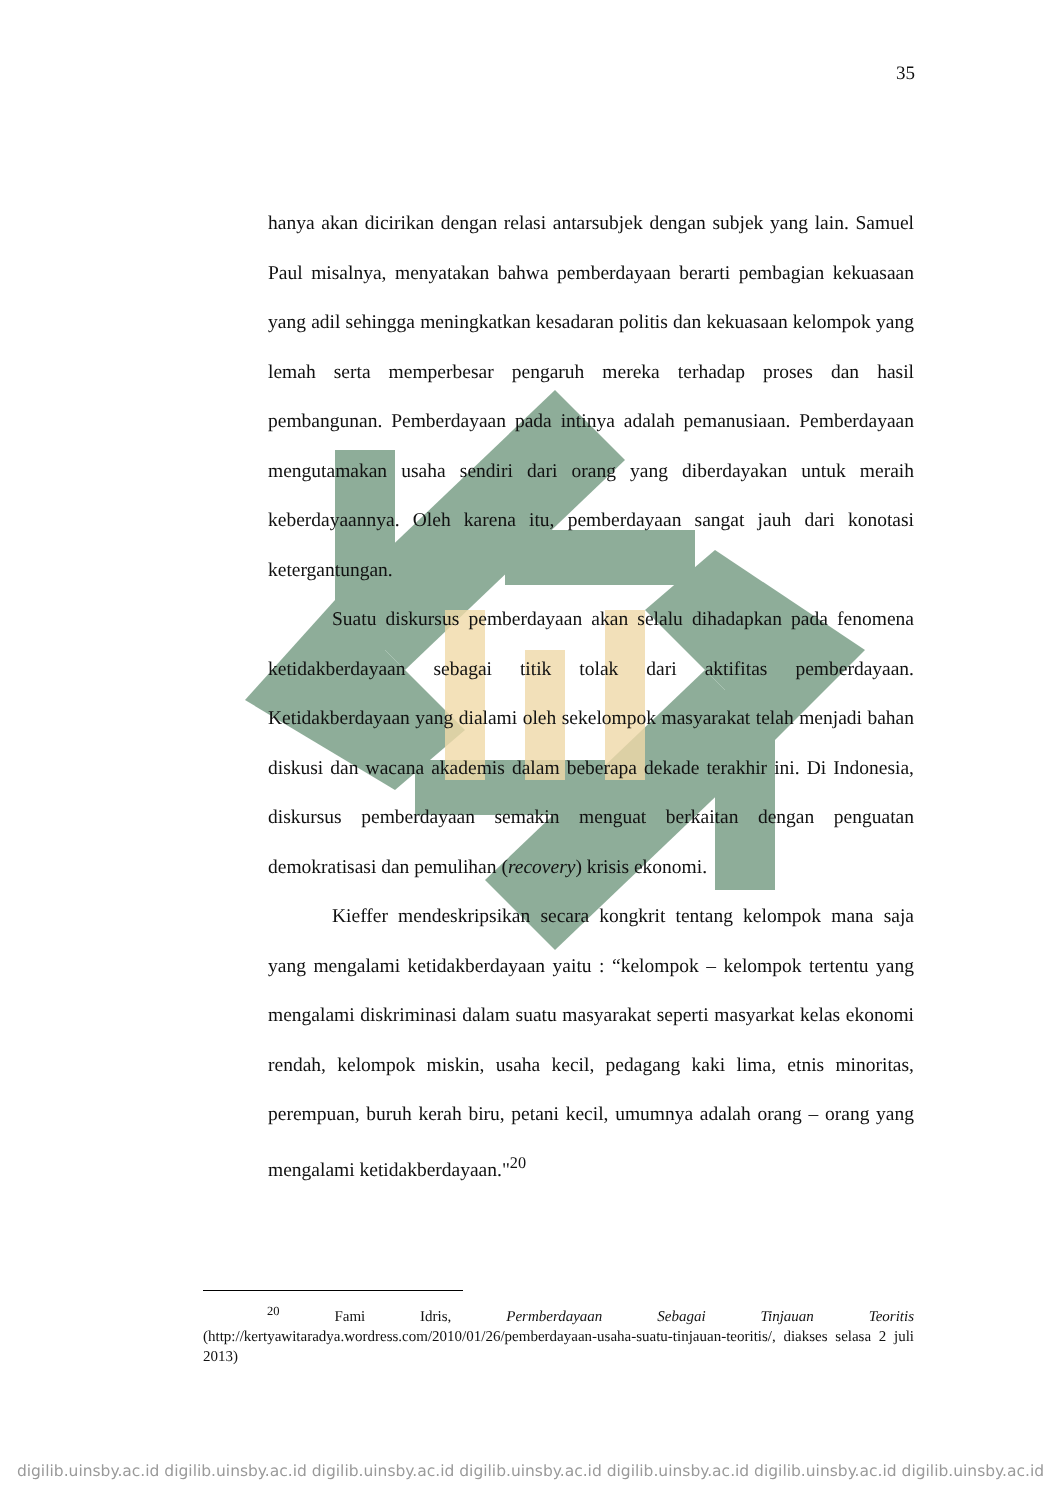35
hanya akan dicirikan dengan relasi antarsubjek dengan subjek yang lain. Samuel Paul misalnya, menyatakan bahwa pemberdayaan berarti pembagian kekuasaan yang adil sehingga meningkatkan kesadaran politis dan kekuasaan kelompok yang lemah serta memperbesar pengaruh mereka terhadap proses dan hasil pembangunan. Pemberdayaan pada intinya adalah pemanusiaan. Pemberdayaan mengutamakan usaha sendiri dari orang yang diberdayakan untuk meraih keberdayaannya. Oleh karena itu, pemberdayaan sangat jauh dari konotasi ketergantungan.
Suatu diskursus pemberdayaan akan selalu dihadapkan pada fenomena ketidakberdayaan sebagai titik tolak dari aktifitas pemberdayaan. Ketidakberdayaan yang dialami oleh sekelompok masyarakat telah menjadi bahan diskusi dan wacana akademis dalam beberapa dekade terakhir ini. Di Indonesia, diskursus pemberdayaan semakin menguat berkaitan dengan penguatan demokratisasi dan pemulihan (recovery) krisis ekonomi.
Kieffer mendeskripsikan secara kongkrit tentang kelompok mana saja yang mengalami ketidakberdayaan yaitu : “kelompok – kelompok tertentu yang mengalami diskriminasi dalam suatu masyarakat seperti masyarkat kelas ekonomi rendah, kelompok miskin, usaha kecil, pedagang kaki lima, etnis minoritas, perempuan, buruh kerah biru, petani kecil, umumnya adalah orang – orang yang mengalami ketidakberdayaan."<sup>20</sup>
<sup>20</sup> Fami Idris, Permberdayaan Sebagai Tinjauan Teoritis (http://kertyawitaradya.wordress.com/2010/01/26/pemberdayaan-usaha-suatu-tinjauan-teoritis/, diakses selasa 2 juli 2013)
digilib.uinsby.ac.id digilib.uinsby.ac.id digilib.uinsby.ac.id digilib.uinsby.ac.id digilib.uinsby.ac.id digilib.uinsby.ac.id digilib.uinsby.ac.id